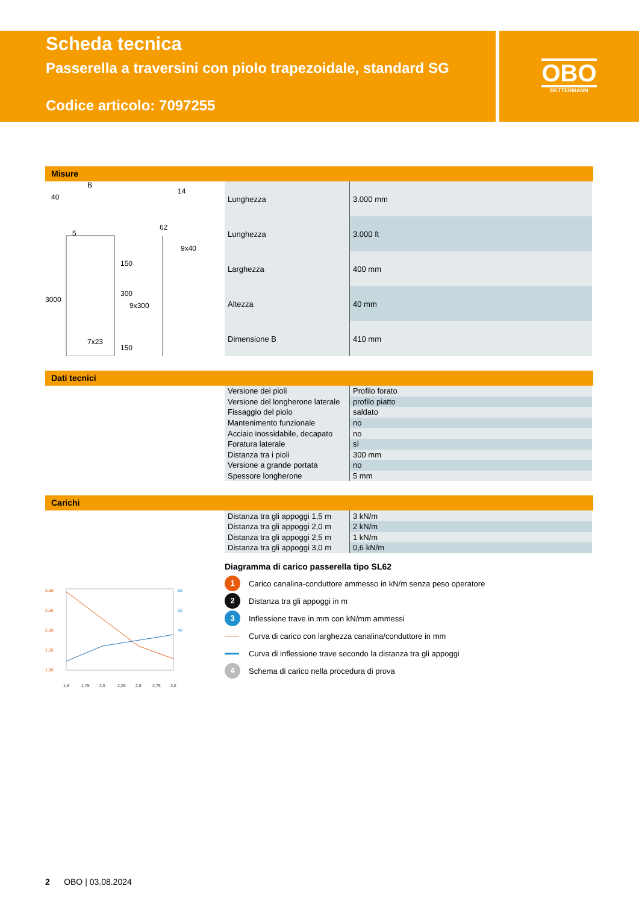Scheda tecnica
Passerella a traversini con piolo trapezoidale, standard SG
Codice articolo: 7097255
OBO
BETTERMANN
Misure
B
40
5
62
14
9x40
7x23
3000
150
300
9x300
150
| Lunghezza | 3.000 mm |
| Lunghezza | 3.000 ft |
| Larghezza | 400 mm |
| Altezza | 40 mm |
| Dimensione B | 410 mm |
Dati tecnici
| Versione dei pioli | Profilo forato |
| Versione del longherone laterale | profilo piatto |
| Fissaggio del piolo | saldato |
| Mantenimento funzionale | no |
| Acciaio inossidabile, decapato | no |
| Foratura laterale | sì |
| Distanza tra i pioli | 300 mm |
| Versione a grande portata | no |
| Spessore longherone | 5 mm |
Carichi
3,00
2,50
2,00
1,50
1,00
60
50
40
1,5
1,75
2,0
2,25
2,5
2,75
3,0
| Distanza tra gli appoggi 1,5 m | 3 kN/m |
| Distanza tra gli appoggi 2,0 m | 2 kN/m |
| Distanza tra gli appoggi 2,5 m | 1 kN/m |
| Distanza tra gli appoggi 3,0 m | 0,6 kN/m |
Diagramma di carico passerella tipo SL62
1 Carico canalina-conduttore ammesso in kN/m senza peso operatore
2 Distanza tra gli appoggi in m
3 Inflessione trave in mm con kN/mm ammessi
Curva di carico con larghezza canalina/conduttore in mm
Curva di inflessione trave secondo la distanza tra gli appoggi
4 Schema di carico nella procedura di prova
2 OBO | 03.08.2024